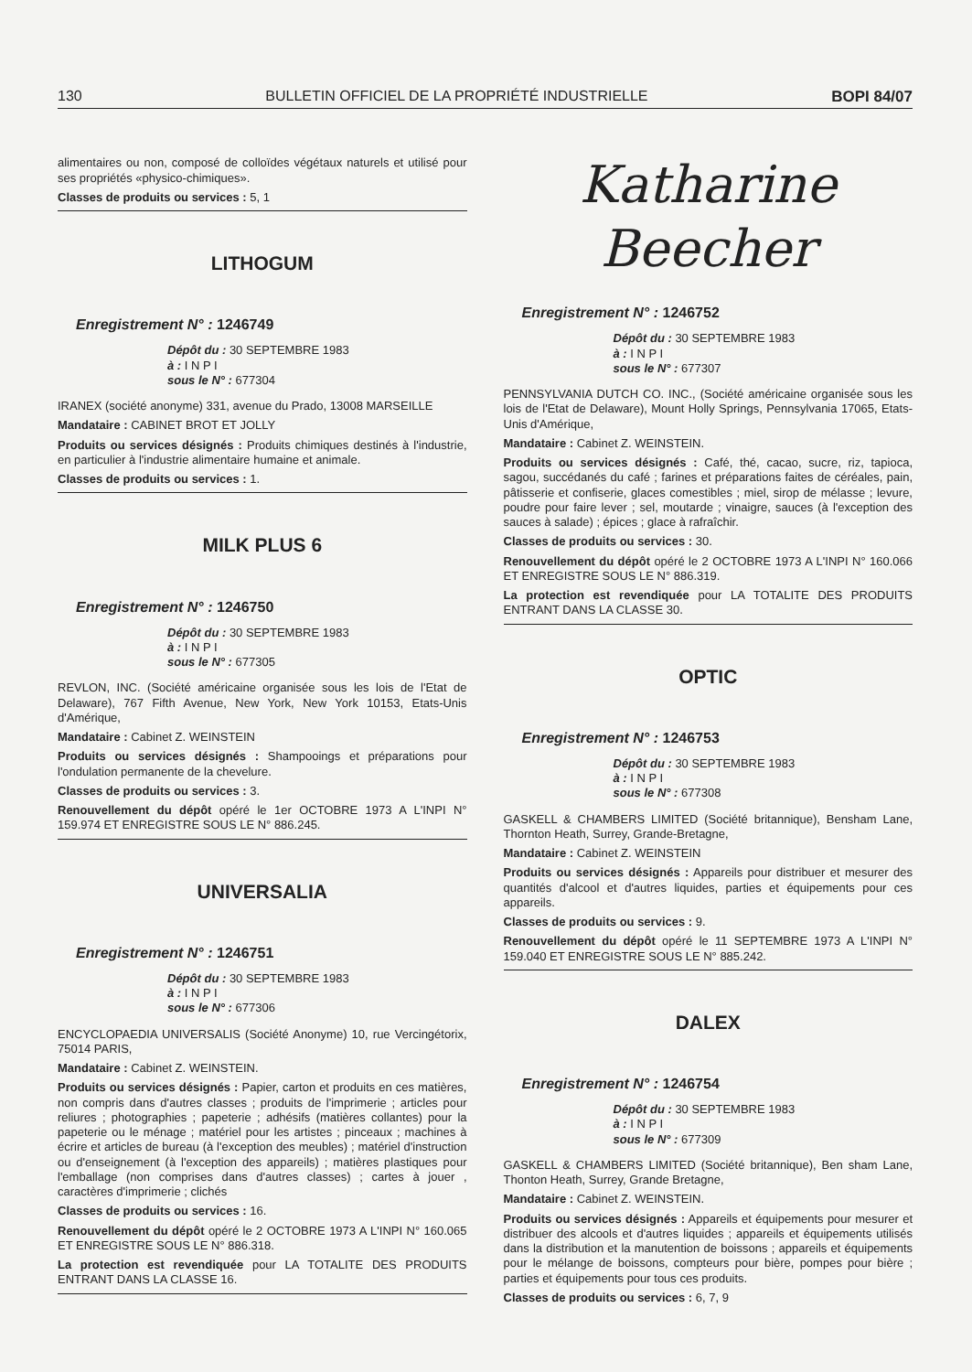130 BULLETIN OFFICIEL DE LA PROPRIÉTÉ INDUSTRIELLE BOPI 84/07
alimentaires ou non, composé de colloïdes végétaux naturels et utilisé pour ses propriétés «physico-chimiques».
Classes de produits ou services : 5, 1
LITHOGUM
Enregistrement N° : 1246749
Dépôt du : 30 SEPTEMBRE 1983
à : I N P I
sous le N° : 677304
IRANEX (société anonyme) 331, avenue du Prado, 13008 MARSEILLE
Mandataire : CABINET BROT ET JOLLY
Produits ou services désignés : Produits chimiques destinés à l'industrie, en particulier à l'industrie alimentaire humaine et animale.
Classes de produits ou services : 1.
MILK PLUS 6
Enregistrement N° : 1246750
Dépôt du : 30 SEPTEMBRE 1983
à : I N P I
sous le N° : 677305
REVLON, INC. (Société américaine organisée sous les lois de l'Etat de Delaware), 767 Fifth Avenue, New York, New York 10153, Etats-Unis d'Amérique,
Mandataire : Cabinet Z. WEINSTEIN
Produits ou services désignés : Shampooings et préparations pour l'ondulation permanente de la chevelure.
Classes de produits ou services : 3.
Renouvellement du dépôt opéré le 1er OCTOBRE 1973 A L'INPI N° 159.974 ET ENREGISTRE SOUS LE N° 886.245.
UNIVERSALIA
Enregistrement N° : 1246751
Dépôt du : 30 SEPTEMBRE 1983
à : I N P I
sous le N° : 677306
ENCYCLOPAEDIA UNIVERSALIS (Société Anonyme) 10, rue Vercingétorix, 75014 PARIS,
Mandataire : Cabinet Z. WEINSTEIN.
Produits ou services désignés : Papier, carton et produits en ces matières, non compris dans d'autres classes ; produits de l'imprimerie ; articles pour reliures ; photographies ; papeterie ; adhésifs (matières collantes) pour la papeterie ou le ménage ; matériel pour les artistes ; pinceaux ; machines à écrire et articles de bureau (à l'exception des meubles) ; matériel d'instruction ou d'enseignement (à l'exception des appareils) ; matières plastiques pour l'emballage (non comprises dans d'autres classes) ; cartes à jouer , caractères d'imprimerie ; clichés
Classes de produits ou services : 16.
Renouvellement du dépôt opéré le 2 OCTOBRE 1973 A L'INPI N° 160.065 ET ENREGISTRE SOUS LE N° 886.318.
La protection est revendiquée pour LA TOTALITE DES PRODUITS ENTRANT DANS LA CLASSE 16.
Katharine Beecher
Enregistrement N° : 1246752
Dépôt du : 30 SEPTEMBRE 1983
à : I N P I
sous le N° : 677307
PENNSYLVANIA DUTCH CO. INC., (Société américaine organisée sous les lois de l'Etat de Delaware), Mount Holly Springs, Pennsylvania 17065, Etats-Unis d'Amérique,
Mandataire : Cabinet Z. WEINSTEIN.
Produits ou services désignés : Café, thé, cacao, sucre, riz, tapioca, sagou, succédanés du café ; farines et préparations faites de céréales, pain, pâtisserie et confiserie, glaces comestibles ; miel, sirop de mélasse ; levure, poudre pour faire lever ; sel, moutarde ; vinaigre, sauces (à l'exception des sauces à salade) ; épices ; glace à rafraîchir.
Classes de produits ou services : 30.
Renouvellement du dépôt opéré le 2 OCTOBRE 1973 A L'INPI N° 160.066 ET ENREGISTRE SOUS LE N° 886.319.
La protection est revendiquée pour LA TOTALITE DES PRODUITS ENTRANT DANS LA CLASSE 30.
OPTIC
Enregistrement N° : 1246753
Dépôt du : 30 SEPTEMBRE 1983
à : I N P I
sous le N° : 677308
GASKELL & CHAMBERS LIMITED (Société britannique), Bensham Lane, Thornton Heath, Surrey, Grande-Bretagne,
Mandataire : Cabinet Z. WEINSTEIN
Produits ou services désignés : Appareils pour distribuer et mesurer des quantités d'alcool et d'autres liquides, parties et équipements pour ces appareils.
Classes de produits ou services : 9.
Renouvellement du dépôt opéré le 11 SEPTEMBRE 1973 A L'INPI N° 159.040 ET ENREGISTRE SOUS LE N° 885.242.
DALEX
Enregistrement N° : 1246754
Dépôt du : 30 SEPTEMBRE 1983
à : I N P I
sous le N° : 677309
GASKELL & CHAMBERS LIMITED (Société britannique), Ben sham Lane, Thonton Heath, Surrey, Grande Bretagne,
Mandataire : Cabinet Z. WEINSTEIN.
Produits ou services désignés : Appareils et équipements pour mesurer et distribuer des alcools et d'autres liquides ; appareils et équipements utilisés dans la distribution et la manutention de boissons ; appareils et équipements pour le mélange de boissons, compteurs pour bière, pompes pour bière ; parties et équipements pour tous ces produits.
Classes de produits ou services : 6, 7, 9